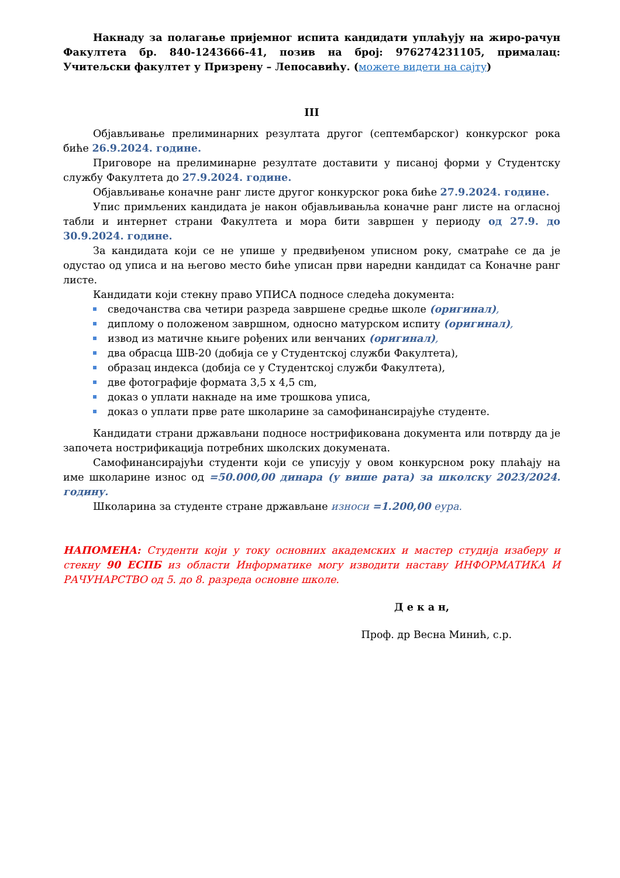Накнаду за полагање пријемног испита кандидати уплаћују на жиро-рачун Факултета бр. 840-1243666-41, позив на број: 976274231105, прималац: Учитељски факултет у Призрену – Лепосавићу. (можете видети на сајту)
III
Објављивање прелиминарних резултата другог (септембарског) конкурског рока биће 26.9.2024. године.
Приговоре на прелиминарне резултате доставити у писаној форми у Студентску службу Факултета до 27.9.2024. године.
Објављивање коначне ранг листе другог конкурског рока биће 27.9.2024. године.
Упис примљених кандидата је након објављивањља коначне ранг листе на огласној табли и интернет страни Факултета и мора бити завршен у периоду од 27.9. до 30.9.2024. године.
За кандидата који се не упише у предвиђеном уписном року, сматраће се да је одустао од уписа и на његово место биће уписан први наредни кандидат са Коначне ранг листе.
Кандидати који стекну право УПИСА подносе следећа документа:
сведочанства сва четири разреда завршене средње школе (оригинал),
диплому о положеном завршном, односно матурском испиту (оригинал),
извод из матичне књиге рођених или венчаних (оригинал),
два обрасца ШВ-20 (добија се у Студентској служби Факултета),
образац индекса (добија се у Студентској служби Факултета),
две фотографије формата 3,5 x 4,5 cm,
доказ о уплати накнаде на име трошкова уписа,
доказ о уплати прве рате школарине за самофинансирајуће студенте.
Кандидати страни држављани подносе нострификована документа или потврду да је започета нострификација потребних школских докумената.
Самофинансирајући студенти који се уписују у овом конкурсном року плаћају на име школарине износ од =50.000,00 динара (у више рата) за школску 2023/2024. годину.
Школарина за студенте стране држављане износи =1.200,00 еура.
НАПОМЕНА: Студенти који у току основних академских и мастер студија изаберу и стекну 90 ЕСПБ из области Информатике могу изводити наставу ИНФОРМАТИКА И РАЧУНАРСТВО од 5. до 8. разреда основне школе.
Д е к а н,
Проф. др Весна Минић, с.р.